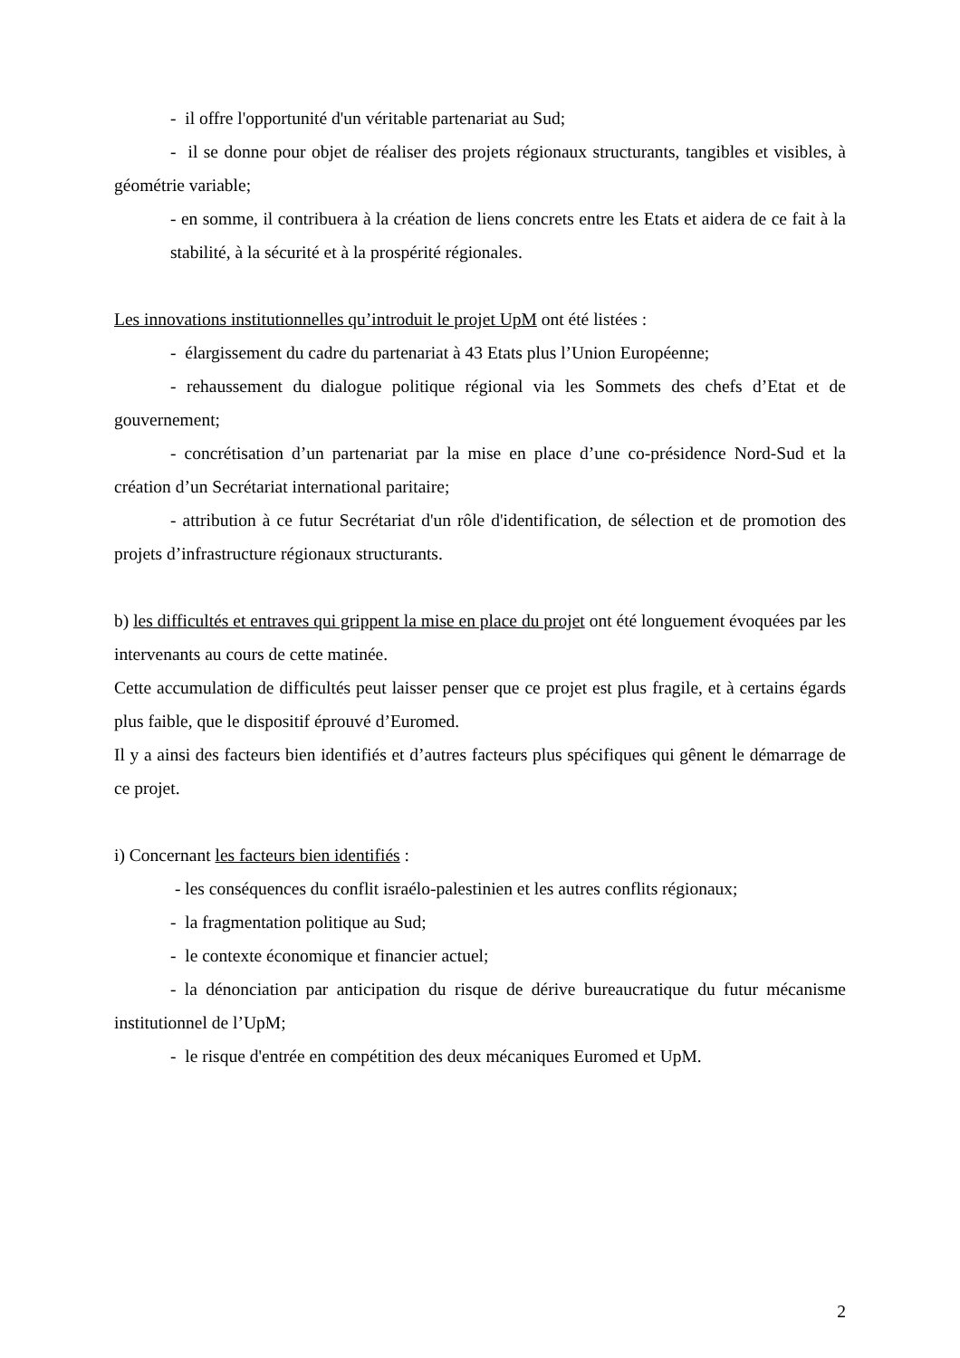- il offre l'opportunité d'un véritable partenariat au Sud;
- il se donne pour objet de réaliser des projets régionaux structurants, tangibles et visibles, à géométrie variable;
- en somme, il contribuera à la création de liens concrets entre les Etats et aidera de ce fait à la stabilité, à la sécurité et à la prospérité régionales.
Les innovations institutionnelles qu’introduit le projet UpM ont été listées :
- élargissement du cadre du partenariat à 43 Etats plus l’Union Européenne;
- rehaussement du dialogue politique régional via les Sommets des chefs d’Etat et de gouvernement;
- concrétisation d’un partenariat par la mise en place d’une co-présidence Nord-Sud et la création d’un Secrétariat international paritaire;
- attribution à ce futur Secrétariat d'un rôle d'identification, de sélection et de promotion des projets d’infrastructure régionaux structurants.
b) les difficultés et entraves qui grippent la mise en place du projet ont été longuement évoquées par les intervenants au cours de cette matinée.
Cette accumulation de difficultés peut laisser penser que ce projet est plus fragile, et à certains égards plus faible, que le dispositif éprouvé d’Euromed.
Il y a ainsi des facteurs bien identifiés et d’autres facteurs plus spécifiques qui gênent le démarrage de ce projet.
i) Concernant les facteurs bien identifiés :
- les conséquences du conflit israélo-palestinien et les autres conflits régionaux;
- la fragmentation politique au Sud;
- le contexte économique et financier actuel;
- la dénonciation par anticipation du risque de dérive bureaucratique du futur mécanisme institutionnel de l’UpM;
- le risque d'entrée en compétition des deux mécaniques Euromed et UpM.
2